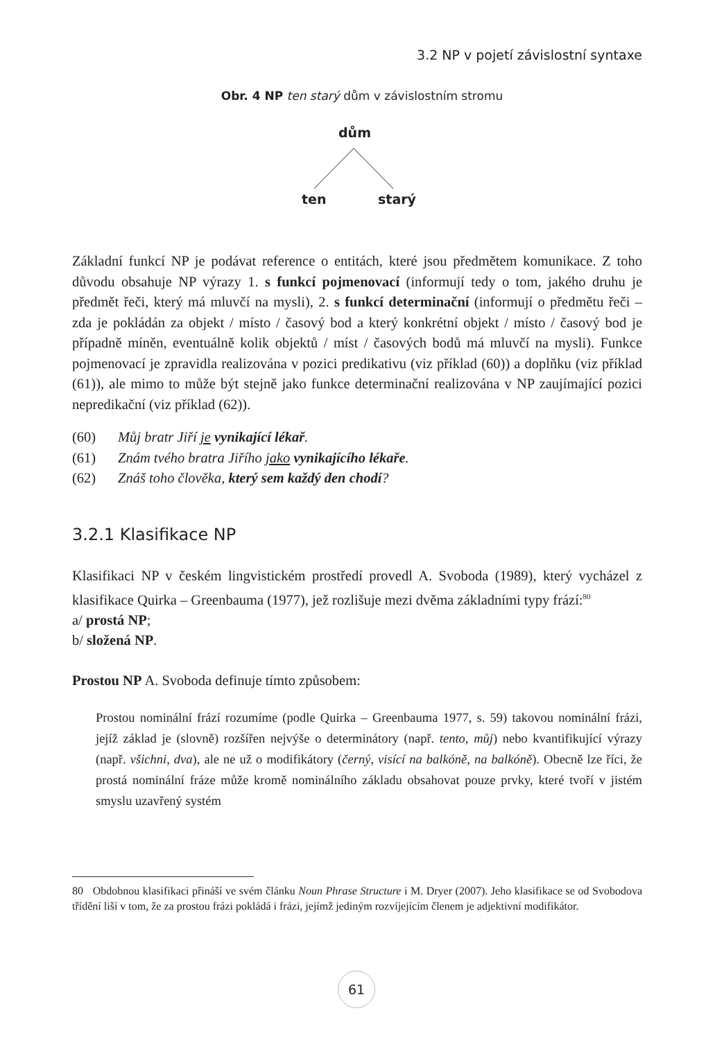3.2 NP v pojetí závislostní syntaxe
Obr. 4 NP ten starý dům v závislostním stromu
dům
ten starý
Základní funkcí NP je podávat reference o entitách, které jsou předmětem komunikace. Z toho důvodu obsahuje NP výrazy 1. s funkcí pojmenovací (informují tedy o tom, jakého druhu je předmět řeči, který má mluvčí na mysli), 2. s funkcí determinační (informují o předmětu řeči – zda je pokládán za objekt / místo / časový bod a který konkrétní objekt / místo / časový bod je případně míněn, eventuálně kolik objektů / míst / časových bodů má mluvčí na mysli). Funkce pojmenovací je zpravidla realizována v pozici predikativu (viz příklad (60)) a doplňku (viz příklad (61)), ale mimo to může být stejně jako funkce determinační realizována v NP zaujímající pozici nepredikační (viz příklad (62)).
(60) Můj bratr Jiří je vynikající lékař.
(61) Znám tvého bratra Jiřího jako vynikajícího lékaře.
(62) Znáš toho člověka, který sem každý den chodí?
3.2.1 Klasifikace NP
Klasifikaci NP v českém lingvistickém prostředí provedl A. Svoboda (1989), který vycházel z klasifikace Quirka – Greenbauma (1977), jež rozlišuje mezi dvěma základními typy frází:<sup>80</sup>
a/ prostá NP;
b/ složená NP.
Prostou NP A. Svoboda definuje tímto způsobem:
Prostou nominální frází rozumíme (podle Quirka – Greenbauma 1977, s. 59) takovou nominální frázi, jejíž základ je (slovně) rozšířen nejvýše o determinátory (např. tento, můj) nebo kvantifikující výrazy (např. všichni, dva), ale ne už o modifikátory (černý, visící na balkóně, na balkóně). Obecně lze říci, že prostá nominální fráze může kromě nominálního základu obsahovat pouze prvky, které tvoří v jistém smyslu uzavřený systém
80 Obdobnou klasifikaci přináší ve svém článku Noun Phrase Structure i M. Dryer (2007). Jeho klasifikace se od Svobodova třídění liší v tom, že za prostou frázi pokládá i frázi, jejímž jediným rozvíjejícím členem je adjektivní modifikátor.
61